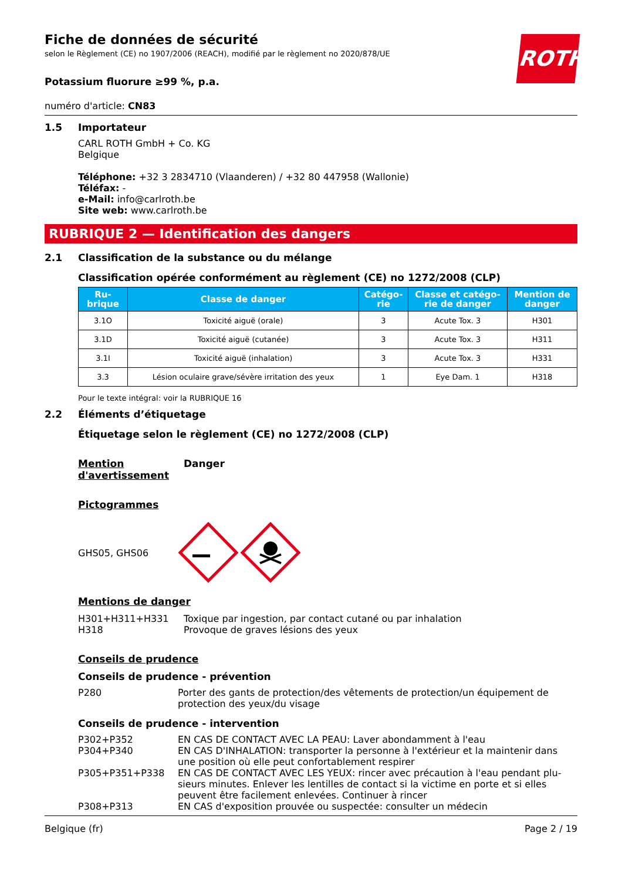ROTH
Fiche de données de sécurité
selon le Règlement (CE) no 1907/2006 (REACH), modifié par le règlement no 2020/878/UE
Potassium fluorure ≥99 %, p.a.
numéro d'article: CN83
1.5 Importateur
CARL ROTH GmbH + Co. KG
Belgique
Téléphone: +32 3 2834710 (Vlaanderen) / +32 80 447958 (Wallonie)
Téléfax: -
e-Mail: info@carlroth.be
Site web: www.carlroth.be
RUBRIQUE 2 — Identification des dangers
2.1 Classification de la substance ou du mélange
Classification opérée conformément au règlement (CE) no 1272/2008 (CLP)
| Ru- brique | Classe de danger | Catégo- rie | Classe et catégo- rie de danger | Mention de danger |
| --- | --- | --- | --- | --- |
| 3.1O | Toxicité aiguë (orale) | 3 | Acute Tox. 3 | H301 |
| 3.1D | Toxicité aiguë (cutanée) | 3 | Acute Tox. 3 | H311 |
| 3.1I | Toxicité aiguë (inhalation) | 3 | Acute Tox. 3 | H331 |
| 3.3 | Lésion oculaire grave/sévère irritation des yeux | 1 | Eye Dam. 1 | H318 |
Pour le texte intégral: voir la RUBRIQUE 16
2.2 Éléments d’étiquetage
Étiquetage selon le règlement (CE) no 1272/2008 (CLP)
Mention d'avertissement
Danger
Pictogrammes
GHS05, GHS06
Mentions de danger
H301+H311+H331
H318
Toxique par ingestion, par contact cutané ou par inhalation
Provoque de graves lésions des yeux
Conseils de prudence
Conseils de prudence - prévention
P280 Porter des gants de protection/des vêtements de protection/un équipement de protection des yeux/du visage
Conseils de prudence - intervention
P302+P352 EN CAS DE CONTACT AVEC LA PEAU: Laver abondamment à l'eau
P304+P340 EN CAS D'INHALATION: transporter la personne à l'extérieur et la maintenir dans une position où elle peut confortablement respirer
P305+P351+P338 EN CAS DE CONTACT AVEC LES YEUX: rincer avec précaution à l'eau pendant plu­sieurs minutes. Enlever les lentilles de contact si la victime en porte et si elles peuvent être facilement enlevées. Continuer à rincer
P308+P313 EN CAS d'exposition prouvée ou suspectée: consulter un médecin
Belgique (fr) Page 2 / 19